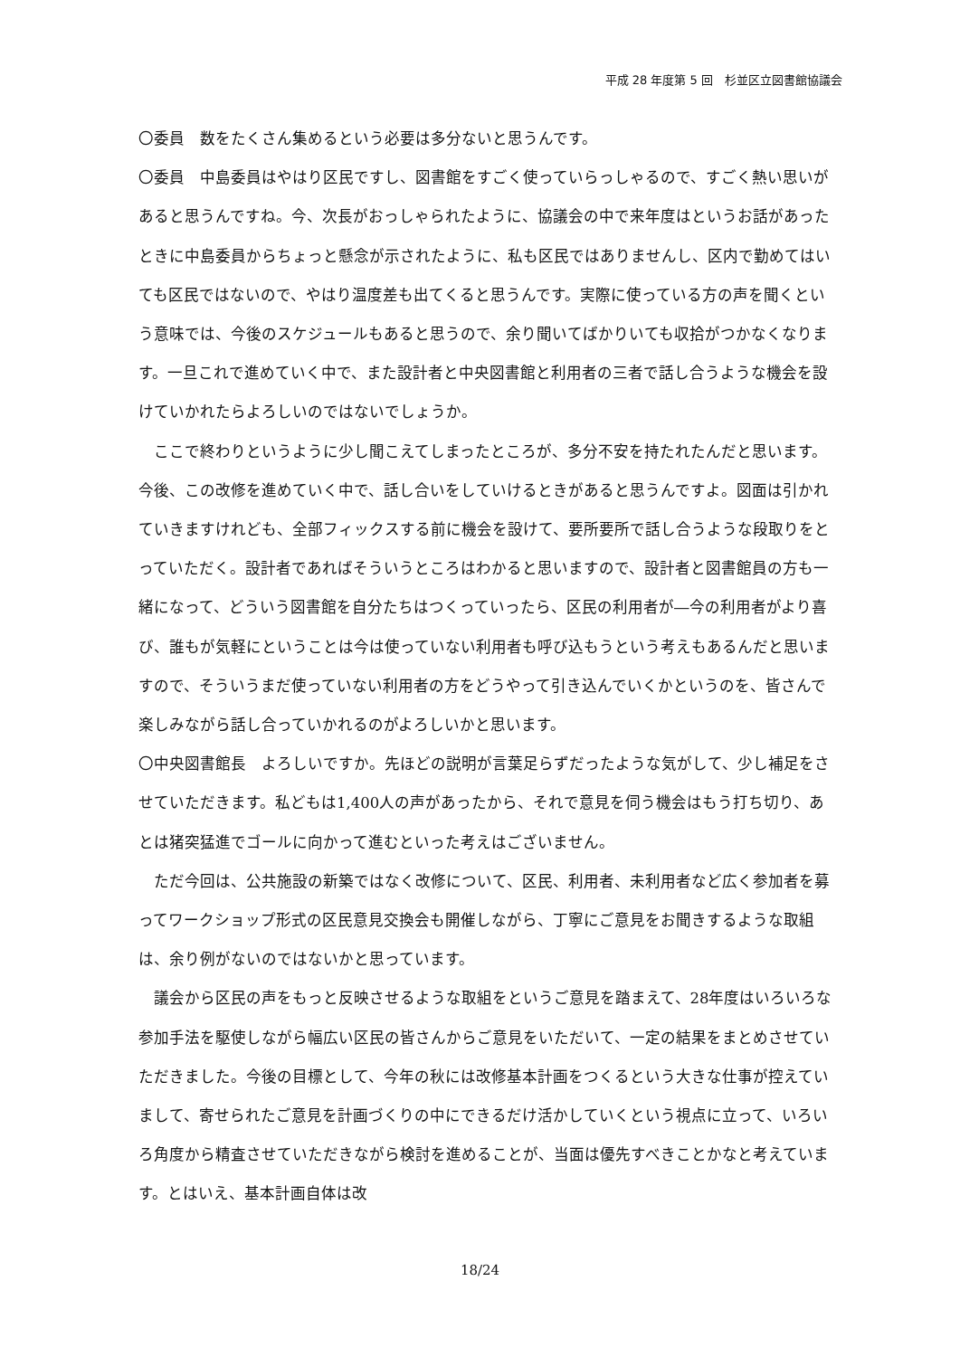平成 28 年度第 5 回　杉並区立図書館協議会
〇委員　数をたくさん集めるという必要は多分ないと思うんです。
〇委員　中島委員はやはり区民ですし、図書館をすごく使っていらっしゃるので、すごく熱い思いがあると思うんですね。今、次長がおっしゃられたように、協議会の中で来年度はというお話があったときに中島委員からちょっと懸念が示されたように、私も区民ではありませんし、区内で勤めてはいても区民ではないので、やはり温度差も出てくると思うんです。実際に使っている方の声を聞くという意味では、今後のスケジュールもあると思うので、余り聞いてばかりいても収拾がつかなくなります。一旦これで進めていく中で、また設計者と中央図書館と利用者の三者で話し合うような機会を設けていかれたらよろしいのではないでしょうか。
ここで終わりというように少し聞こえてしまったところが、多分不安を持たれたんだと思います。今後、この改修を進めていく中で、話し合いをしていけるときがあると思うんですよ。図面は引かれていきますけれども、全部フィックスする前に機会を設けて、要所要所で話し合うような段取りをとっていただく。設計者であればそういうところはわかると思いますので、設計者と図書館員の方も一緒になって、どういう図書館を自分たちはつくっていったら、区民の利用者が―今の利用者がより喜び、誰もが気軽にということは今は使っていない利用者も呼び込もうという考えもあるんだと思いますので、そういうまだ使っていない利用者の方をどうやって引き込んでいくかというのを、皆さんで楽しみながら話し合っていかれるのがよろしいかと思います。
〇中央図書館長　よろしいですか。先ほどの説明が言葉足らずだったような気がして、少し補足をさせていただきます。私どもは1,400人の声があったから、それで意見を伺う機会はもう打ち切り、あとは猪突猛進でゴールに向かって進むといった考えはございません。
ただ今回は、公共施設の新築ではなく改修について、区民、利用者、未利用者など広く参加者を募ってワークショップ形式の区民意見交換会も開催しながら、丁寧にご意見をお聞きするような取組は、余り例がないのではないかと思っています。
議会から区民の声をもっと反映させるような取組をというご意見を踏まえて、28年度はいろいろな参加手法を駆使しながら幅広い区民の皆さんからご意見をいただいて、一定の結果をまとめさせていただきました。今後の目標として、今年の秋には改修基本計画をつくるという大きな仕事が控えていまして、寄せられたご意見を計画づくりの中にできるだけ活かしていくという視点に立って、いろいろ角度から精査させていただきながら検討を進めることが、当面は優先すべきことかなと考えています。とはいえ、基本計画自体は改
18/24